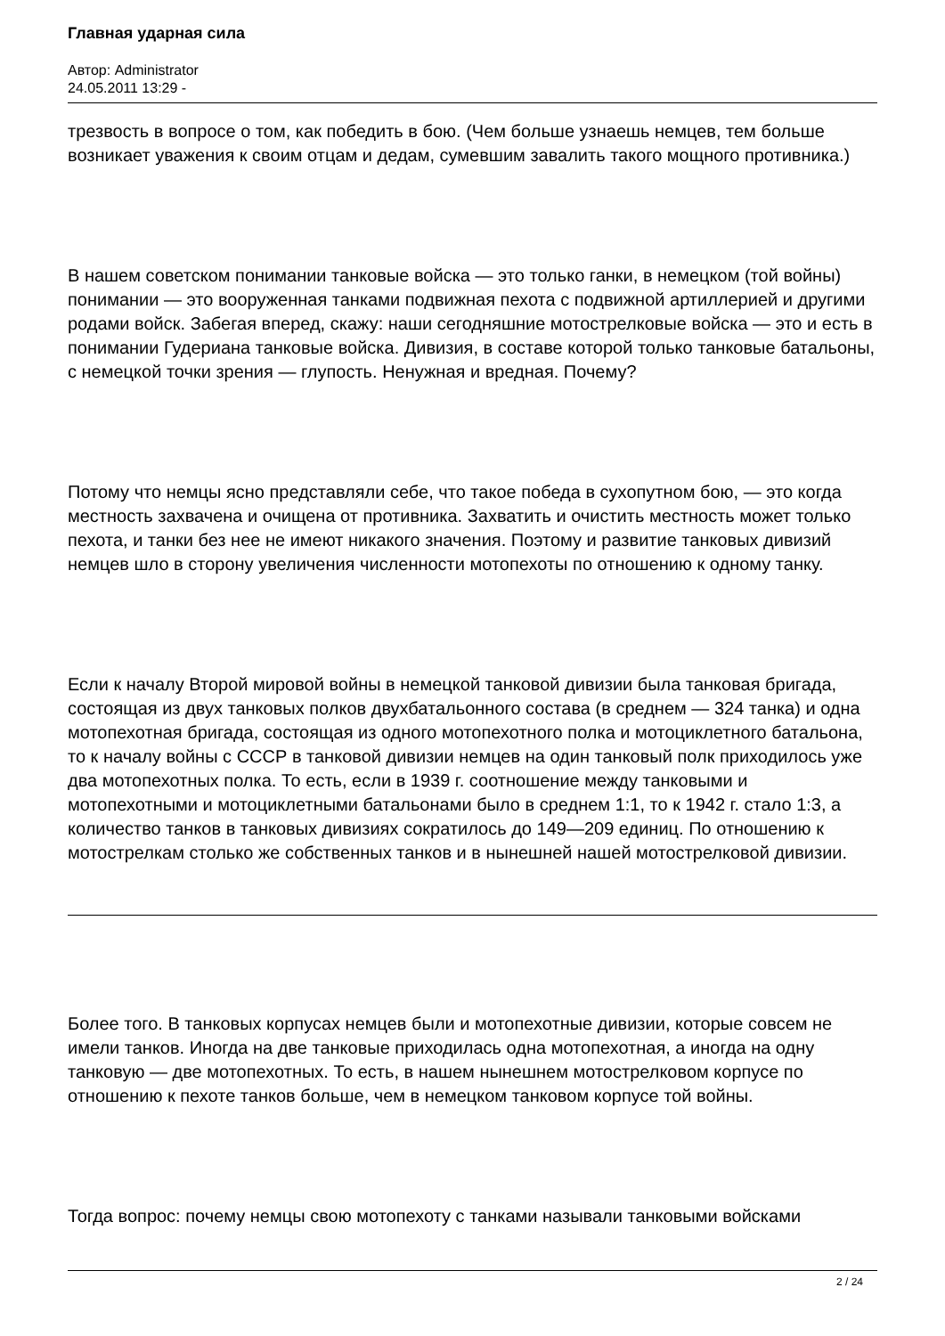Главная ударная сила
Автор: Administrator
24.05.2011 13:29 -
трезвость в вопросе о том, как победить в бою. (Чем больше узнаешь немцев, тем больше возникает уважения к своим отцам и дедам, сумевшим завалить такого мощного противника.)
В нашем советском понимании танковые войска — это только ганки, в немецком (той войны) понимании — это вооруженная танками подвижная пехота с подвижной артиллерией и другими родами войск. Забегая вперед, скажу: наши сегодняшние мотострелковые войска — это и есть в понимании Гудериана танковые войска. Дивизия, в составе которой только танковые батальоны, с немецкой точки зрения — глупость. Ненужная и вредная. Почему?
Потому что немцы ясно представляли себе, что такое победа в сухопутном бою, — это когда местность захвачена и очищена от противника. Захватить и очистить местность может только пехота, и танки без нее не имеют никакого значения. Поэтому и развитие танковых дивизий немцев шло в сторону увеличения численности мотопехоты по отношению к одному танку.
Если к началу Второй мировой войны в немецкой танковой дивизии была танковая бригада, состоящая из двух танковых полков двухбатальонного состава (в среднем — 324 танка) и одна мотопехотная бригада, состоящая из одного мотопехотного полка и мотоциклетного батальона, то к началу войны с СССР в танковой дивизии немцев на один танковый полк приходилось уже два мотопехотных полка. То есть, если в 1939 г. соотношение между танковыми и мотопехотными и мотоциклетными батальонами было в среднем 1:1, то к 1942 г. стало 1:3, а количество танков в танковых дивизиях сократилось до 149—209 единиц. По отношению к мотострелкам столько же собственных танков и в нынешней нашей мотострелковой дивизии.
Более того. В танковых корпусах немцев были и мотопехотные дивизии, которые совсем не имели танков. Иногда на две танковые приходилась одна мотопехотная, а иногда на одну танковую — две мотопехотных. То есть, в нашем нынешнем мотострелковом корпусе по отношению к пехоте танков больше, чем в немецком танковом корпусе той войны.
Тогда вопрос: почему немцы свою мотопехоту с танками называли танковыми войсками
2 / 24